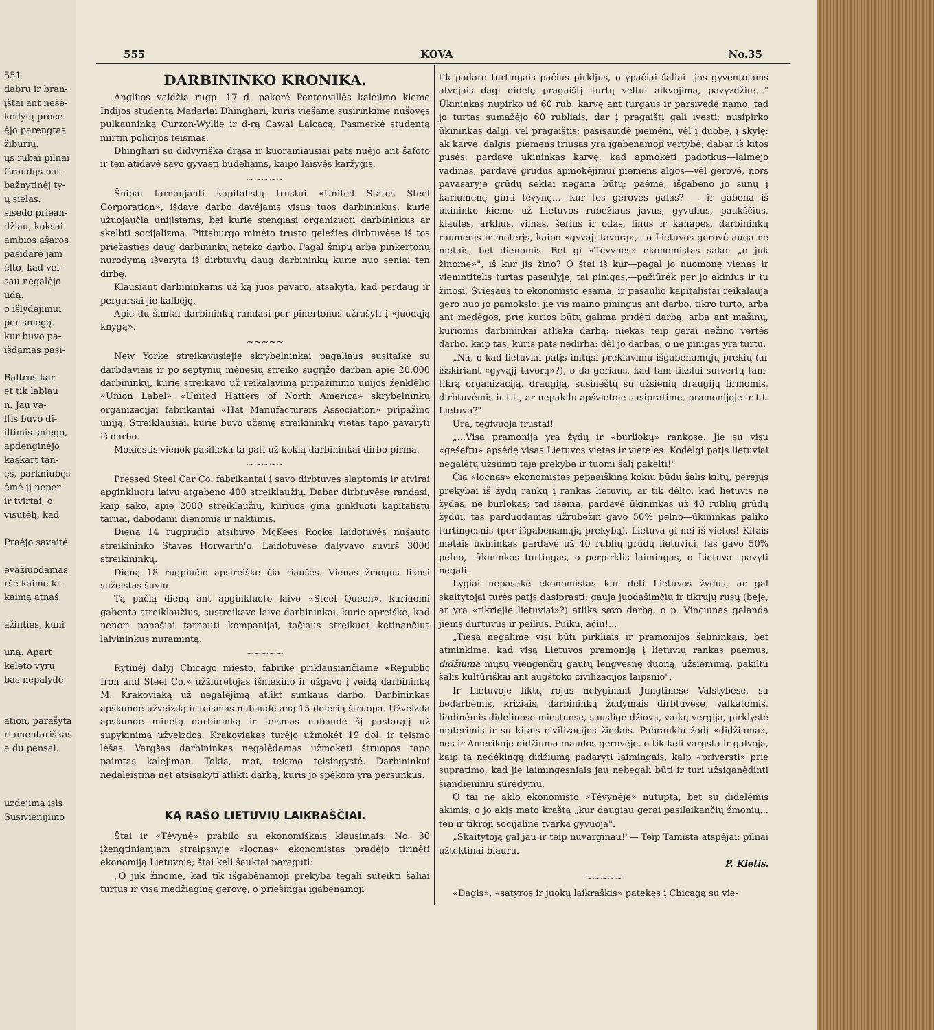551
dabru ir bran-
įštai ant nešė-
kodylų proce-
ėjo parengtas
žiburių.
ųs rubai pilnai
Graudųs bal-
bažnytinėj ty-
ų sielas.
sisėdo priean-
džiau, koksai
ambios ašaros
pasidarė jam
ėlto, kad vei-
sau negalėjo
udą.
o išlydėjimui
per sniegą.
kur buvo pa-
išdamas pasi-
Baltrus kar-
et tik labiau
n. Jau va-
ltis buvo di-
iltimis sniego,
apdenginėjo
kaskart tan-
ęs, parkniubęs
ėmė jį neper-
ir tvirtai, o
visutėlį, kad
Praėjo savaitė
evažiuodamas
ršė kaime ki-
kaimą atnaš
ažinties, kuni
uną. Apart
keleto vyrų
bas nepalydė-
ation, parašyta
rlamentariškas
a du pensai.
uzdėjimą įsis
Susivienijimo
555 KOVA No.35
DARBININKO KRONIKA.
Anglijos valdžia rugp. 17 d. pakorė Pentonvillės kalėjimo kieme Indijos studentą Madarlai Dhinghari, kuris viešame susirinkime nušovęs pulkauninką Curzon-Wyllie ir d-rą Cawai Lalcacą. Pasmerkė studentą mirtin policijos teismas.
Dhinghari su didvyriška drąsa ir kuoramiausiai pats nuėjo ant šafoto ir ten atidavė savo gyvastį budeliams, kaipo laisvės karžygis.
~~~~~
Šnipai tarnaujanti kapitalistų trustui «United States Steel Corporation», išdavė darbo davėjams visus tuos darbininkus, kurie užuojaučia unijistams, bei kurie stengiasi organizuoti darbininkus ar skelbti socijalizmą. Pittsburgo minėto trusto geležies dirbtuvėse iš tos priežasties daug darbininkų neteko darbo. Pagal šnipų arba pinkertonų nurodymą išvaryta iš dirbtuvių daug darbininkų kurie nuo seniai ten dirbę.
Klausiant darbininkams už ką juos pavaro, atsakyta, kad perdaug ir pergarsai jie kalbėję.
Apie du šimtai darbininkų randasi per pinertonus užrašyti į «juodąją knygą».
~~~~~
New Yorke streikavusiejie skrybelninkai pagaliaus susitaikė su darbdaviais ir po septynių mėnesių streiko sugrįžo darban apie 20,000 darbininkų, kurie streikavo už reikalavimą pripažinimo unijos ženklėlio «Union Label» «United Hatters of North America» skrybelninkų organizacijai fabrikantai «Hat Manufacturers Association» pripažino uniją. Streiklaužiai, kurie buvo užemę streikininkų vietas tapo pavaryti iš darbo.
Mokiestis vienok pasilieka ta pati už kokią darbininkai dirbo pirma.
~~~~~
Pressed Steel Car Co. fabrikantai į savo dirbtuves slaptomis ir atvirai apginkluotu laivu atgabeno 400 streiklaužių. Dabar dirbtuvėse randasi, kaip sako, apie 2000 streiklaužių, kuriuos gina ginkluoti kapitalistų tarnai, dabodami dienomis ir naktimis.
Dieną 14 rugpiučio atsibuvo McKees Rocke laidotuvės nušauto streikininko Staves Horwarth'o. Laidotuvėse dalyvavo suvirš 3000 streikininkų.
Dieną 18 rugpiučio apsireiškė čia riaušės. Vienas žmogus likosi sužeistas šuviu
Tą pačią dieną ant apginkluoto laivo «Steel Queen», kuriuomi gabenta streiklaužius, sustreikavo laivo darbininkai, kurie apreiškė, kad nenori panašiai tarnauti kompanijai, tačiaus streikuot ketinančius laivininkus nuramintą.
~~~~~
Rytinėj dalyj Chicago miesto, fabrike priklausiančiame «Republic Iron and Steel Co.» užžiūrėtojas išniėkino ir užgavo į veidą darbininką M. Krakoviaką už negalėjimą atlikt sunkaus darbo. Darbininkas apskundė užveizdą ir teismas nubaudė aną 15 dolerių štruopa. Užveizda apskundė minėtą darbininką ir teismas nubaudė šį pastarąjį už supykinimą užveizdos. Krakoviakas turėjo užmokėt 19 dol. ir teismo lėšas. Vargšas darbininkas negalėdamas užmokėti štruopos tapo paimtas kalėjiman. Tokia, mat, teismo teisingystė. Darbininkui nedaleistina net atsisakyti atlikti darbą, kuris jo spėkom yra persunkus.
KĄ RAŠO LIETUVIŲ LAIKRAŠČIAI.
Štai ir «Tėvynė» prabilo su ekonomiškais klausimais: No. 30 įžengtiniamjam straipsnyje «locnas» ekonomistas pradėjo tirinėti ekonomiją Lietuvoje; štai keli šauktai paraguti:
„O juk žinome, kad tik išgabėnamoji prekyba tegali suteikti šaliai turtus ir visą medžiaginę gerovę, o priešingai įgabenamoji
tik padaro turtingais pačius pirklįus, o ypačiai šaliai—jos gyventojams atvėjais dagi didelę pragaištį—turtų veltui aikvojimą, pavyzdžiu:..." Ūkininkas nupirko už 60 rub. karvę ant turgaus ir parsivedė namo, tad jo turtas sumažėjo 60 rubliais, dar į pragaištį gali įvesti; nusipirko ūkininkas dalgį, vėl pragaištįs; pasisamdė piemėnį, vėl į duobę, į skylę: ak karvė, dalgis, piemens triusas yra įgabenamoji vertybė; dabar iš kitos pusės: pardavė ukininkas karvę, kad apmokėti padotkus—laimėjo vadinas, pardavė grudus apmokėjimui piemens algos—vėl gerovė, nors pavasaryje grūdų seklai negana būtų; paėmė, išgabeno jo sunų į kariumenę ginti tėvynę...—kur tos gerovės galas? — ir gabena iš ūkininko kiemo už Lietuvos rubežiaus javus, gyvulius, paukščius, kiaules, arklius, vilnas, šerius ir odas, linus ir kanapes, darbininkų raumenįs ir moterįs, kaipo «gyvajį tavorą»,—o Lietuvos gerovė auga ne metais, bet dienomis. Bet gi «Tėvynės» ekonomistas sako: „o juk žinome»", iš kur jis žino? O štai iš kur—pagal jo nuomonę vienas ir vienintitėlis turtas pasaulyje, tai pinigas,—pažiūrėk per jo akinius ir tu žinosi. Šviesaus to ekonomisto esama, ir pasaulio kapitalistai reikalauja gero nuo jo pamokslo: jie vis maino piningus ant darbo, tikro turto, arba ant medėgos, prie kurios būtų galima pridėti darbą, arba ant mašinų, kuriomis darbininkai atlieka darbą: niekas teip gerai nežino vertės darbo, kaip tas, kuris pats nedirba: dėl jo darbas, o ne pinigas yra turtu.
„Na, o kad lietuviai patįs imtųsi prekiavimu išgabenamųjų prekių (ar išskiriant «gyvajį tavorą»?), o da geriaus, kad tam tikslui sutvertų tam-tikrą organizaciją, draugiją, susineštų su užsienių draugijų firmomis, dirbtuvėmis ir t.t., ar nepakilu apšvietoje susipratime, pramonijoje ir t.t. Lietuva?"
Ura, tegivuoja trustai!
„...Visa pramonija yra žydų ir «burliokų» rankose. Jie su visu «gešeftu» apsėdę visas Lietuvos vietas ir vieteles. Kodėlgi patįs lietuviai negalėtų užsiimti taja prekyba ir tuomi šalį pakelti!"
Čia «locnas» ekonomistas pepaaiškina kokiu būdu šalis kiltų, perejųs prekybai iš žydų rankų į rankas lietuvių, ar tik dėlto, kad lietuvis ne žydas, ne burlokas; tad išeina, pardavė ūkininkas už 40 rublių grūdų žydui, tas parduodamas užrubežin gavo 50% pelno—ūkininkas paliko turtingesnis (per išgabenamąją prekybą), Lietuva gi nei iš vietos! Kitais metais ūkininkas pardavė už 40 rublių grūdų lietuviui, tas gavo 50% pelno,—ūkininkas turtingas, o perpirklis laimingas, o Lietuva—pavyti negali.
Lygiai nepasakė ekonomistas kur dėti Lietuvos žydus, ar gal skaitytojai turės patįs dasiprasti: gauja juodašimčių ir tikrųjų rusų (beje, ar yra «tikriejie lietuviai»?) atliks savo darbą, o p. Vinciunas galanda jiems durtuvus ir peilius. Puiku, ačiu!...
„Tiesa negalime visi būti pirkliais ir pramonijos šalininkais, bet atminkime, kad visą Lietuvos pramoniją į lietuvių rankas paėmus, didžiuma mųsų viengenčių gautų lengvesnę duoną, užsiemimą, pakiltu šalis kultūriškai ant augštoko civilizacijos laipsnio".
Ir Lietuvoje liktų rojus nelyginant Jungtinėse Valstybėse, su bedarbėmis, kriziais, darbininkų žudymais dirbtuvėse, valkatomis, lindinėmis dideliuose miestuose, sausligė-džiova, vaikų vergija, pirklystė moterimis ir su kitais civilizacijos žiedais. Pabraukiu žodį «didžiuma», nes ir Amerikoje didžiuma maudos gerovėje, o tik keli vargsta ir galvoja, kaip tą nedėkingą didžiumą padaryti laimingais, kaip «priversti» prie supratimo, kad jie laimingesniais jau nebegali būti ir turi užsiganėdinti šiandieniniu surėdymu.
O tai ne aklo ekonomisto «Tėvynėje» nutupta, bet su didelėmis akimis, o jo akįs mato kraštą „kur daugiau gerai pasilaikančių žmonių... ten ir tikroji socijalinė tvarka gyvuoja".
„Skaitytoją gal jau ir teip nuvarginau!"— Teip Tamista atspėjai: pilnai užtektinai biauru.
P. Kietis.
~~~~~
«Dagis», «satyros ir juokų laikraškis» patekęs į Chicagą su vie-